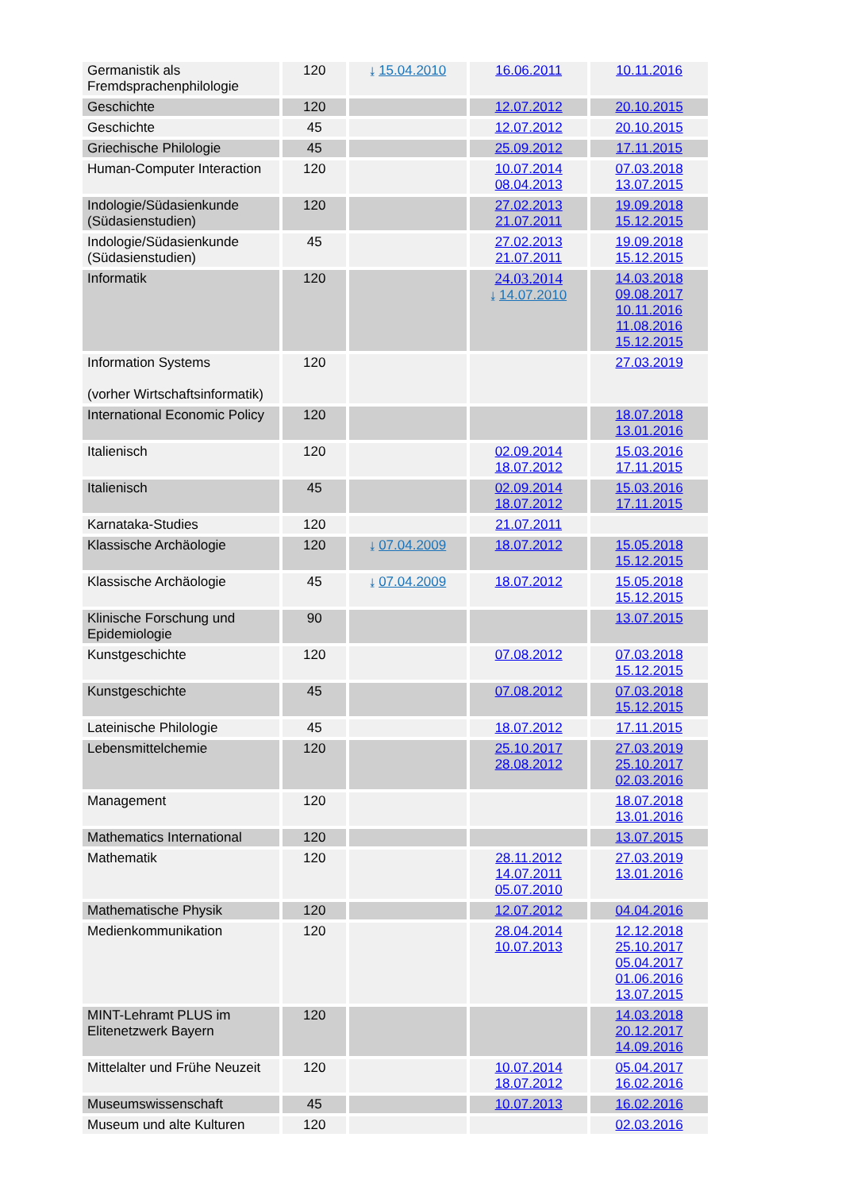| Germanistik als Fremdsprachenphilologie | 120 | ⤓ 15.04.2010 | 16.06.2011 | 10.11.2016 |
| Geschichte | 120 | | 12.07.2012 | 20.10.2015 |
| Geschichte | 45 | | 12.07.2012 | 20.10.2015 |
| Griechische Philologie | 45 | | 25.09.2012 | 17.11.2015 |
| Human-Computer Interaction | 120 | | 10.07.2014 08.04.2013 | 07.03.2018 13.07.2015 |
| Indologie/Südasienkunde (Südasienstudien) | 120 | | 27.02.2013 21.07.2011 | 19.09.2018 15.12.2015 |
| Indologie/Südasienkunde (Südasienstudien) | 45 | | 27.02.2013 21.07.2011 | 19.09.2018 15.12.2015 |
| Informatik | 120 | | 24.03.2014 ⤓ 14.07.2010 | 14.03.2018 09.08.2017 10.11.2016 11.08.2016 15.12.2015 |
| Information Systems (vorher Wirtschaftsinformatik) | 120 | | | 27.03.2019 |
| International Economic Policy | 120 | | | 18.07.2018 13.01.2016 |
| Italienisch | 120 | | 02.09.2014 18.07.2012 | 15.03.2016 17.11.2015 |
| Italienisch | 45 | | 02.09.2014 18.07.2012 | 15.03.2016 17.11.2015 |
| Karnataka-Studies | 120 | | 21.07.2011 | |
| Klassische Archäologie | 120 | ⤓ 07.04.2009 | 18.07.2012 | 15.05.2018 15.12.2015 |
| Klassische Archäologie | 45 | ⤓ 07.04.2009 | 18.07.2012 | 15.05.2018 15.12.2015 |
| Klinische Forschung und Epidemiologie | 90 | | | 13.07.2015 |
| Kunstgeschichte | 120 | | 07.08.2012 | 07.03.2018 15.12.2015 |
| Kunstgeschichte | 45 | | 07.08.2012 | 07.03.2018 15.12.2015 |
| Lateinische Philologie | 45 | | 18.07.2012 | 17.11.2015 |
| Lebensmittelchemie | 120 | | 25.10.2017 28.08.2012 | 27.03.2019 25.10.2017 02.03.2016 |
| Management | 120 | | | 18.07.2018 13.01.2016 |
| Mathematics International | 120 | | | 13.07.2015 |
| Mathematik | 120 | | 28.11.2012 14.07.2011 05.07.2010 | 27.03.2019 13.01.2016 |
| Mathematische Physik | 120 | | 12.07.2012 | 04.04.2016 |
| Medienkommunikation | 120 | | 28.04.2014 10.07.2013 | 12.12.2018 25.10.2017 05.04.2017 01.06.2016 13.07.2015 |
| MINT-Lehramt PLUS im Elitenetzwerk Bayern | 120 | | | 14.03.2018 20.12.2017 14.09.2016 |
| Mittelalter und Frühe Neuzeit | 120 | | 10.07.2014 18.07.2012 | 05.04.2017 16.02.2016 |
| Museumswissenschaft | 45 | | 10.07.2013 | 16.02.2016 |
| Museum und alte Kulturen | 120 | | | 02.03.2016 |